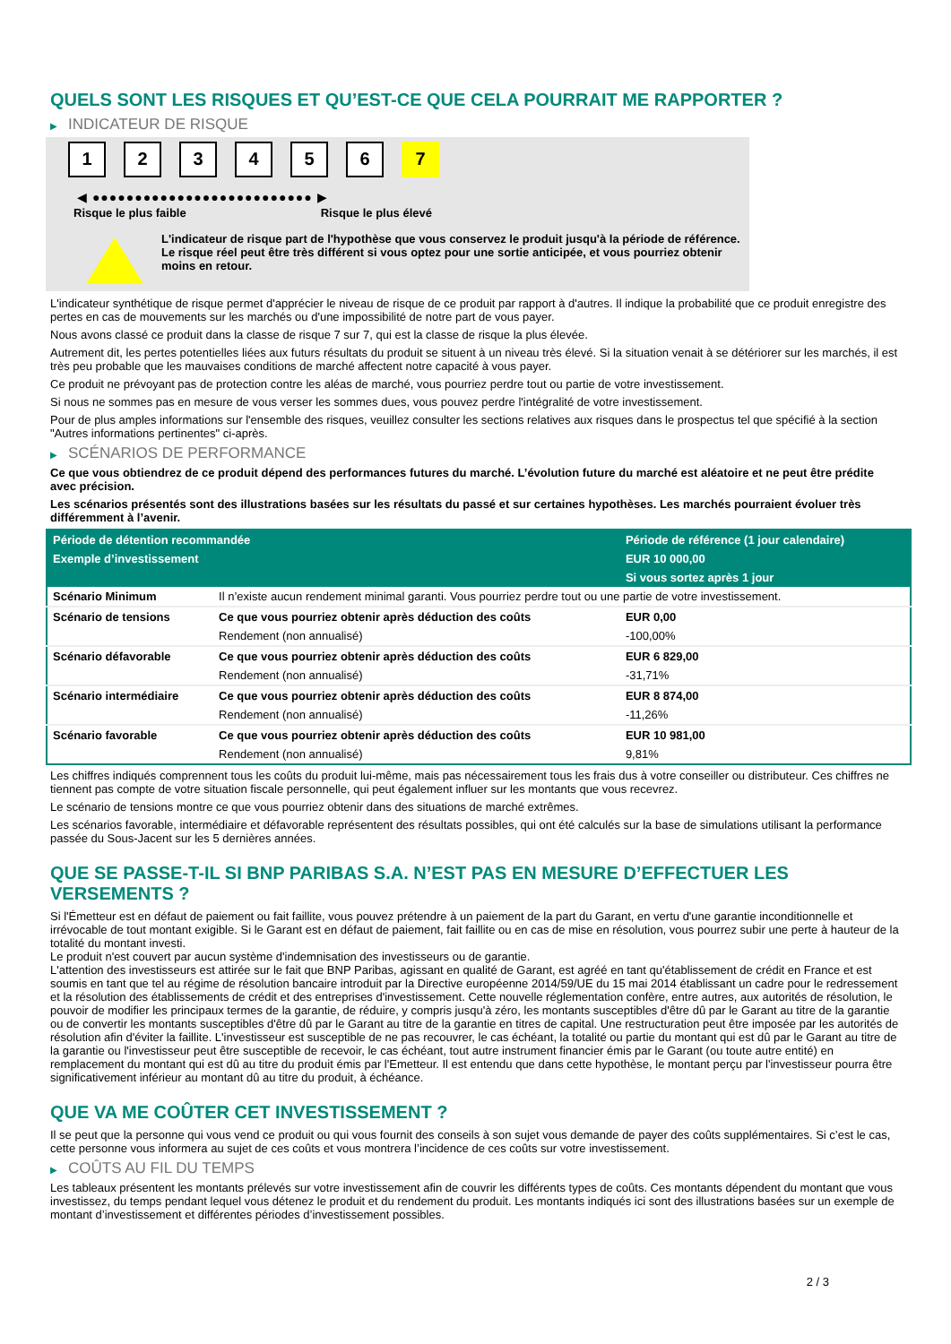QUELS SONT LES RISQUES ET QU’EST-CE QUE CELA POURRAIT ME RAPPORTER ?
▶ INDICATEUR DE RISQUE
1 2 3 4 5 6 7
◀ ●●●●●●●●●●●●●●●●●●●●●●●●●● ▶
Risque le plus faible Risque le plus élevé
L'indicateur de risque part de l'hypothèse que vous conservez le produit jusqu'à la période de référence.
Le risque réel peut être très différent si vous optez pour une sortie anticipée, et vous pourriez obtenir moins en retour.
L'indicateur synthétique de risque permet d'apprécier le niveau de risque de ce produit par rapport à d'autres. Il indique la probabilité que ce produit enregistre des pertes en cas de mouvements sur les marchés ou d'une impossibilité de notre part de vous payer.
Nous avons classé ce produit dans la classe de risque 7 sur 7, qui est la classe de risque la plus élevée.
Autrement dit, les pertes potentielles liées aux futurs résultats du produit se situent à un niveau très élevé. Si la situation venait à se détériorer sur les marchés, il est très peu probable que les mauvaises conditions de marché affectent notre capacité à vous payer.
Ce produit ne prévoyant pas de protection contre les aléas de marché, vous pourriez perdre tout ou partie de votre investissement.
Si nous ne sommes pas en mesure de vous verser les sommes dues, vous pouvez perdre l'intégralité de votre investissement.
Pour de plus amples informations sur l'ensemble des risques, veuillez consulter les sections relatives aux risques dans le prospectus tel que spécifié à la section "Autres informations pertinentes" ci-après.
▶ SCÉNARIOS DE PERFORMANCE
Ce que vous obtiendrez de ce produit dépend des performances futures du marché. L’évolution future du marché est aléatoire et ne peut être prédite avec précision.
Les scénarios présentés sont des illustrations basées sur les résultats du passé et sur certaines hypothèses. Les marchés pourraient évoluer très différemment à l’avenir.
| Période de détention recommandée | | Période de référence (1 jour calendaire) |
| --- | --- | --- |
| Exemple d’investissement | | EUR 10 000,00 |
| | | Si vous sortez après 1 jour |
| Scénario Minimum | Il n’existe aucun rendement minimal garanti. Vous pourriez perdre tout ou une partie de votre investissement. | |
| Scénario de tensions | Ce que vous pourriez obtenir après déduction des coûts | EUR 0,00 |
| | Rendement (non annualisé) | -100,00% |
| Scénario défavorable | Ce que vous pourriez obtenir après déduction des coûts | EUR 6 829,00 |
| | Rendement (non annualisé) | -31,71% |
| Scénario intermédiaire | Ce que vous pourriez obtenir après déduction des coûts | EUR 8 874,00 |
| | Rendement (non annualisé) | -11,26% |
| Scénario favorable | Ce que vous pourriez obtenir après déduction des coûts | EUR 10 981,00 |
| | Rendement (non annualisé) | 9,81% |
Les chiffres indiqués comprennent tous les coûts du produit lui-même, mais pas nécessairement tous les frais dus à votre conseiller ou distributeur. Ces chiffres ne tiennent pas compte de votre situation fiscale personnelle, qui peut également influer sur les montants que vous recevrez.
Le scénario de tensions montre ce que vous pourriez obtenir dans des situations de marché extrêmes.
Les scénarios favorable, intermédiaire et défavorable représentent des résultats possibles, qui ont été calculés sur la base de simulations utilisant la performance passée du Sous-Jacent sur les 5 dernières années.
QUE SE PASSE-T-IL SI BNP PARIBAS S.A. N’EST PAS EN MESURE D’EFFECTUER LES VERSEMENTS ?
Si l'Émetteur est en défaut de paiement ou fait faillite, vous pouvez prétendre à un paiement de la part du Garant, en vertu d'une garantie inconditionnelle et irrévocable de tout montant exigible. Si le Garant est en défaut de paiement, fait faillite ou en cas de mise en résolution, vous pourrez subir une perte à hauteur de la totalité du montant investi.
Le produit n'est couvert par aucun système d'indemnisation des investisseurs ou de garantie.
L'attention des investisseurs est attirée sur le fait que BNP Paribas, agissant en qualité de Garant, est agréé en tant qu'établissement de crédit en France et est soumis en tant que tel au régime de résolution bancaire introduit par la Directive européenne 2014/59/UE du 15 mai 2014 établissant un cadre pour le redressement et la résolution des établissements de crédit et des entreprises d'investissement. Cette nouvelle réglementation confère, entre autres, aux autorités de résolution, le pouvoir de modifier les principaux termes de la garantie, de réduire, y compris jusqu'à zéro, les montants susceptibles d'être dû par le Garant au titre de la garantie ou de convertir les montants susceptibles d'être dû par le Garant au titre de la garantie en titres de capital. Une restructuration peut être imposée par les autorités de résolution afin d'éviter la faillite. L'investisseur est susceptible de ne pas recouvrer, le cas échéant, la totalité ou partie du montant qui est dû par le Garant au titre de la garantie ou l'investisseur peut être susceptible de recevoir, le cas échéant, tout autre instrument financier émis par le Garant (ou toute autre entité) en remplacement du montant qui est dû au titre du produit émis par l'Emetteur. Il est entendu que dans cette hypothèse, le montant perçu par l'investisseur pourra être significativement inférieur au montant dû au titre du produit, à échéance.
QUE VA ME COÛTER CET INVESTISSEMENT ?
Il se peut que la personne qui vous vend ce produit ou qui vous fournit des conseils à son sujet vous demande de payer des coûts supplémentaires. Si c’est le cas, cette personne vous informera au sujet de ces coûts et vous montrera l’incidence de ces coûts sur votre investissement.
▶ COÛTS AU FIL DU TEMPS
Les tableaux présentent les montants prélevés sur votre investissement afin de couvrir les différents types de coûts. Ces montants dépendent du montant que vous investissez, du temps pendant lequel vous détenez le produit et du rendement du produit. Les montants indiqués ici sont des illustrations basées sur un exemple de montant d’investissement et différentes périodes d’investissement possibles.
2 / 3